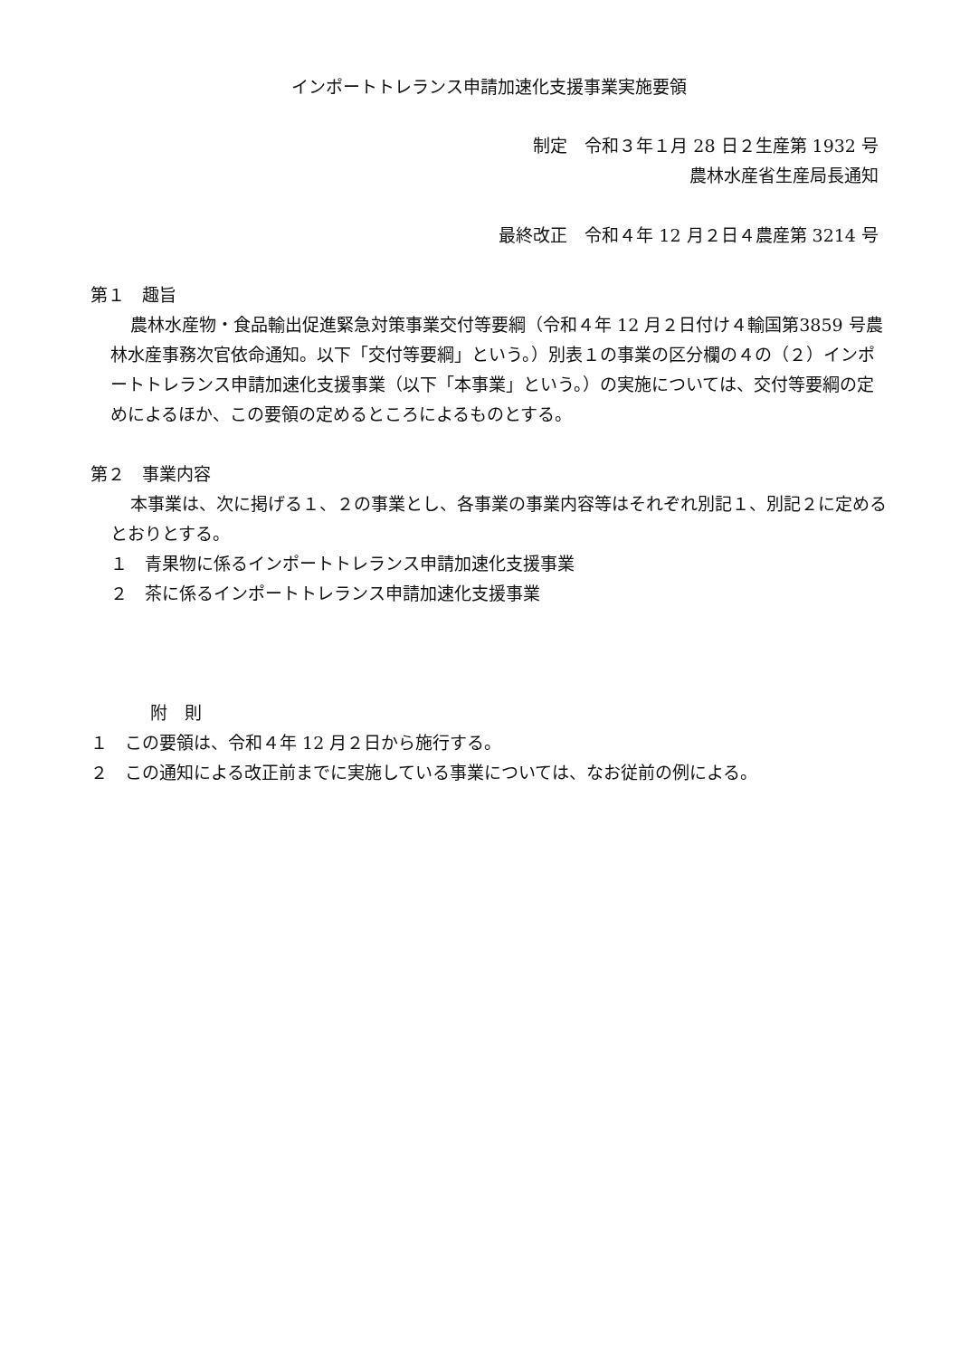インポートトレランス申請加速化支援事業実施要領
制定　令和３年１月 28 日２生産第 1932 号
農林水産省生産局長通知
最終改正　令和４年 12 月２日４農産第 3214 号
第１　趣旨
農林水産物・食品輸出促進緊急対策事業交付等要綱（令和４年 12 月２日付け４輸国第3859 号農林水産事務次官依命通知。以下「交付等要綱」という。）別表１の事業の区分欄の４の（２）インポートトレランス申請加速化支援事業（以下「本事業」という。）の実施については、交付等要綱の定めによるほか、この要領の定めるところによるものとする。
第２　事業内容
本事業は、次に掲げる１、２の事業とし、各事業の事業内容等はそれぞれ別記１、別記２に定めるとおりとする。
１　青果物に係るインポートトレランス申請加速化支援事業
２　茶に係るインポートトレランス申請加速化支援事業
附　則
１　この要領は、令和４年 12 月２日から施行する。
２　この通知による改正前までに実施している事業については、なお従前の例による。